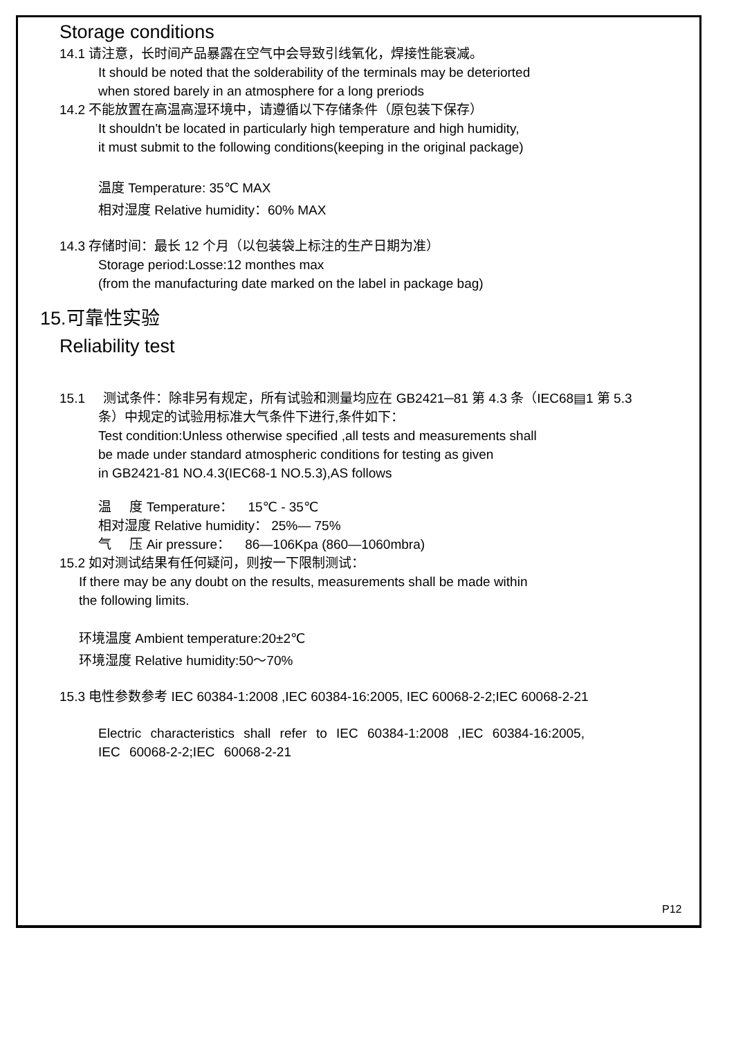Storage conditions
14.1 请注意，长时间产品暴露在空气中会导致引线氧化，焊接性能衰减。
It should be noted that the solderability of the terminals may be deteriorted
when stored barely in an atmosphere for a long preriods
14.2 不能放置在高温高湿环境中，请遵循以下存储条件（原包装下保存）
It shouldn't be located in particularly high temperature and high humidity,
it must submit to the following conditions(keeping in the original package)
温度 Temperature: 35℃ MAX
相对湿度 Relative humidity：60% MAX
14.3 存储时间：最长 12 个月（以包装袋上标注的生产日期为准）
Storage period:Losse:12 monthes max
(from the manufacturing date marked on the label in package bag)
15.可靠性实验
Reliability test
15.1 测试条件：除非另有规定，所有试验和测量均应在 GB2421─81 第 4.3 条（IEC68▤1 第 5.3
条）中规定的试验用标准大气条件下进行,条件如下：
Test condition:Unless otherwise specified ,all tests and measurements shall
be made under standard atmospheric conditions for testing as given
in GB2421-81 NO.4.3(IEC68-1 NO.5.3),AS follows
温 度 Temperature： 15℃ - 35℃
相对湿度 Relative humidity： 25%— 75%
气 压 Air pressure： 86—106Kpa (860—1060mbra)
15.2 如对测试结果有任何疑问，则按一下限制测试：
If there may be any doubt on the results, measurements shall be made within
the following limits.
环境温度 Ambient temperature:20±2℃
环境湿度 Relative humidity:50～70%
15.3 电性参数参考 IEC 60384-1:2008 ,IEC 60384-16:2005, IEC 60068-2-2;IEC 60068-2-21
Electric characteristics shall refer to IEC 60384-1:2008 ,IEC 60384-16:2005,
IEC 60068-2-2;IEC 60068-2-21
P12